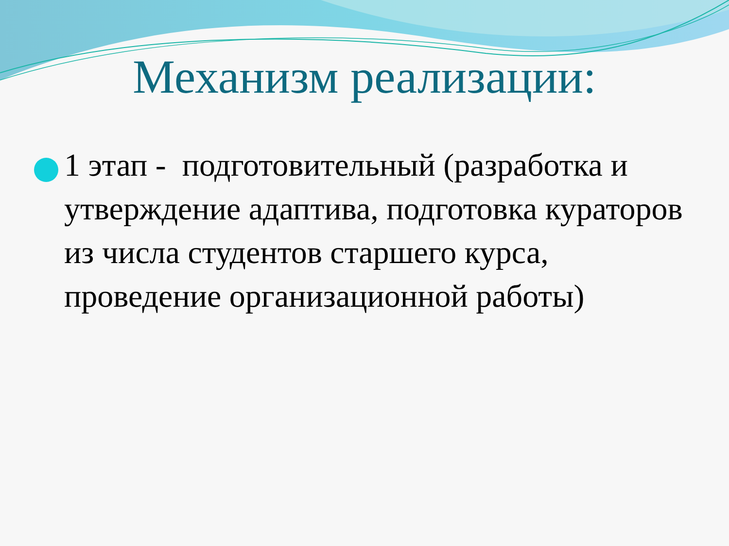Механизм реализации:
1 этап - подготовительный (разработка и утверждение адаптива, подготовка кураторов из числа студентов старшего курса, проведение организационной работы)